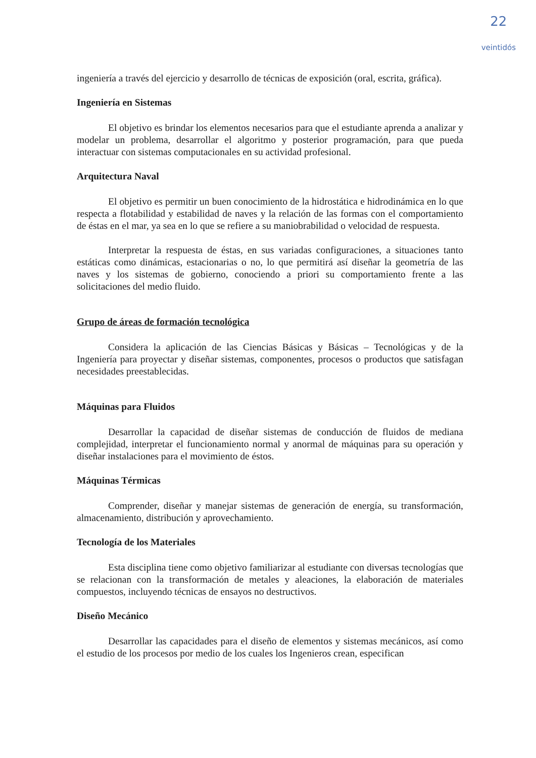22
veintidós
ingeniería a través del ejercicio y desarrollo de técnicas de exposición (oral, escrita, gráfica).
Ingeniería en Sistemas
El objetivo es brindar los elementos necesarios para que el estudiante aprenda a analizar y modelar un problema, desarrollar el algoritmo y posterior programación, para que pueda interactuar con sistemas computacionales en su actividad profesional.
Arquitectura Naval
El objetivo es permitir un buen conocimiento de la hidrostática e hidrodinámica en lo que respecta a flotabilidad y estabilidad de naves y la relación de las formas con el comportamiento de éstas en el mar, ya sea en lo que se refiere a su maniobrabilidad o velocidad de respuesta.
Interpretar la respuesta de éstas, en sus variadas configuraciones, a situaciones tanto estáticas como dinámicas, estacionarias o no, lo que permitirá así diseñar la geometría de las naves y los sistemas de gobierno, conociendo a priori su comportamiento frente a las solicitaciones del medio fluido.
Grupo de áreas de formación tecnológica
Considera la aplicación de las Ciencias Básicas y Básicas – Tecnológicas y de la Ingeniería para proyectar y diseñar sistemas, componentes, procesos o productos que satisfagan necesidades preestablecidas.
Máquinas para Fluidos
Desarrollar la capacidad de diseñar sistemas de conducción de fluidos de mediana complejidad, interpretar el funcionamiento normal y anormal de máquinas para su operación y diseñar instalaciones para el movimiento de éstos.
Máquinas Térmicas
Comprender, diseñar y manejar sistemas de generación de energía, su transformación, almacenamiento, distribución y aprovechamiento.
Tecnología de los Materiales
Esta disciplina tiene como objetivo familiarizar al estudiante con diversas tecnologías que se relacionan con la transformación de metales y aleaciones, la elaboración de materiales compuestos, incluyendo técnicas de ensayos no destructivos.
Diseño Mecánico
Desarrollar las capacidades para el diseño de elementos y sistemas mecánicos, así como el estudio de los procesos por medio de los cuales los Ingenieros crean, especifican